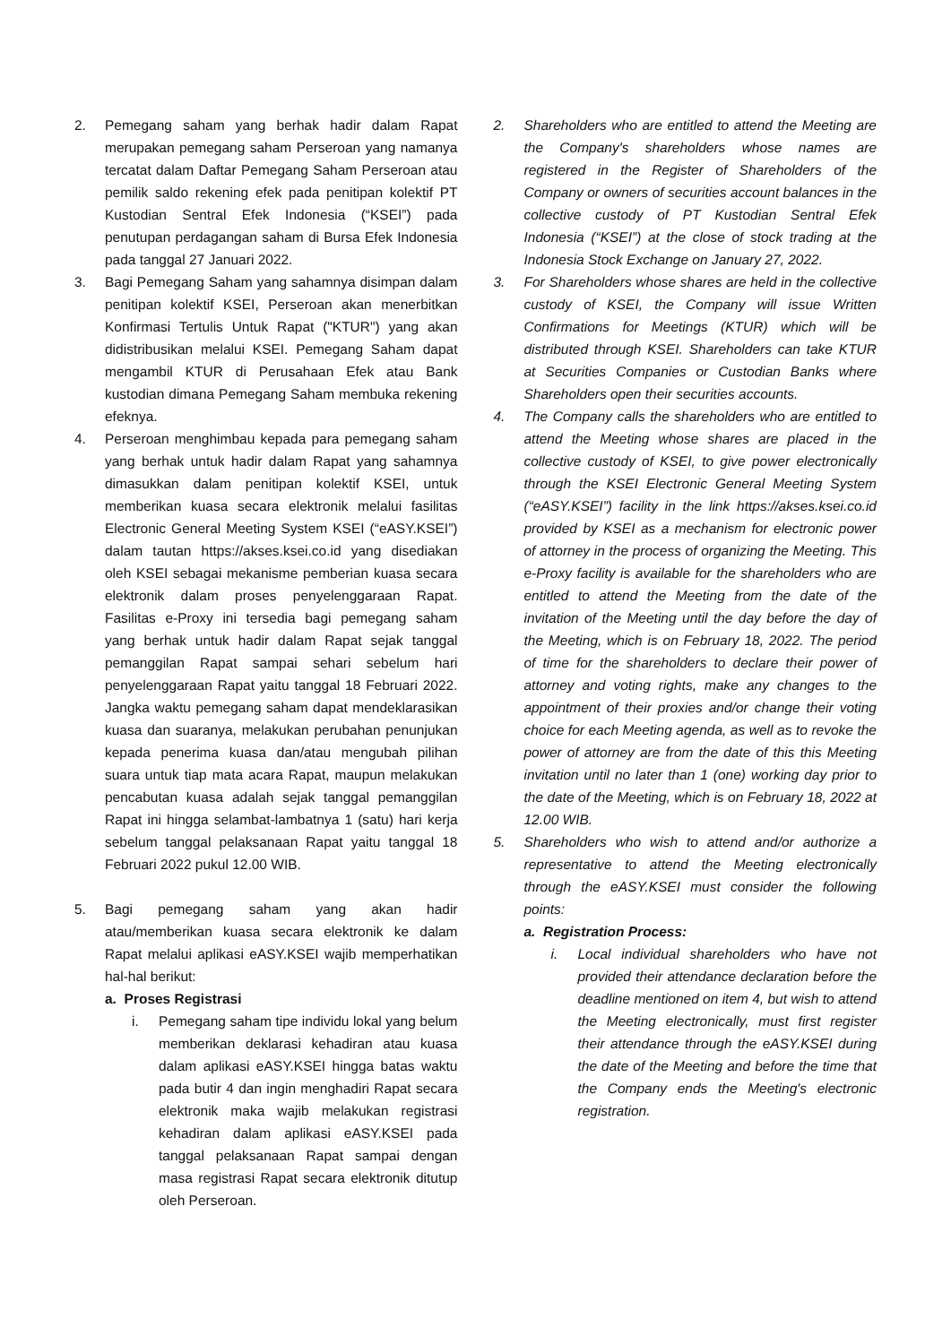2. Pemegang saham yang berhak hadir dalam Rapat merupakan pemegang saham Perseroan yang namanya tercatat dalam Daftar Pemegang Saham Perseroan atau pemilik saldo rekening efek pada penitipan kolektif PT Kustodian Sentral Efek Indonesia (“KSEI”) pada penutupan perdagangan saham di Bursa Efek Indonesia pada tanggal 27 Januari 2022.
3. Bagi Pemegang Saham yang sahamnya disimpan dalam penitipan kolektif KSEI, Perseroan akan menerbitkan Konfirmasi Tertulis Untuk Rapat ("KTUR") yang akan didistribusikan melalui KSEI. Pemegang Saham dapat mengambil KTUR di Perusahaan Efek atau Bank kustodian dimana Pemegang Saham membuka rekening efeknya.
4. Perseroan menghimbau kepada para pemegang saham yang berhak untuk hadir dalam Rapat yang sahamnya dimasukkan dalam penitipan kolektif KSEI, untuk memberikan kuasa secara elektronik melalui fasilitas Electronic General Meeting System KSEI (“eASY.KSEI”) dalam tautan https://akses.ksei.co.id yang disediakan oleh KSEI sebagai mekanisme pemberian kuasa secara elektronik dalam proses penyelenggaraan Rapat. Fasilitas e-Proxy ini tersedia bagi pemegang saham yang berhak untuk hadir dalam Rapat sejak tanggal pemanggilan Rapat sampai sehari sebelum hari penyelenggaraan Rapat yaitu tanggal 18 Februari 2022. Jangka waktu pemegang saham dapat mendeklarasikan kuasa dan suaranya, melakukan perubahan penunjukan kepada penerima kuasa dan/atau mengubah pilihan suara untuk tiap mata acara Rapat, maupun melakukan pencabutan kuasa adalah sejak tanggal pemanggilan Rapat ini hingga selambat-lambatnya 1 (satu) hari kerja sebelum tanggal pelaksanaan Rapat yaitu tanggal 18 Februari 2022 pukul 12.00 WIB.
5. Bagi pemegang saham yang akan hadir atau/memberikan kuasa secara elektronik ke dalam Rapat melalui aplikasi eASY.KSEI wajib memperhatikan hal-hal berikut:
a. Proses Registrasi
i. Pemegang saham tipe individu lokal yang belum memberikan deklarasi kehadiran atau kuasa dalam aplikasi eASY.KSEI hingga batas waktu pada butir 4 dan ingin menghadiri Rapat secara elektronik maka wajib melakukan registrasi kehadiran dalam aplikasi eASY.KSEI pada tanggal pelaksanaan Rapat sampai dengan masa registrasi Rapat secara elektronik ditutup oleh Perseroan.
2. Shareholders who are entitled to attend the Meeting are the Company's shareholders whose names are registered in the Register of Shareholders of the Company or owners of securities account balances in the collective custody of PT Kustodian Sentral Efek Indonesia (“KSEI”) at the close of stock trading at the Indonesia Stock Exchange on January 27, 2022.
3. For Shareholders whose shares are held in the collective custody of KSEI, the Company will issue Written Confirmations for Meetings (KTUR) which will be distributed through KSEI. Shareholders can take KTUR at Securities Companies or Custodian Banks where Shareholders open their securities accounts.
4. The Company calls the shareholders who are entitled to attend the Meeting whose shares are placed in the collective custody of KSEI, to give power electronically through the KSEI Electronic General Meeting System (“eASY.KSEI”) facility in the link https://akses.ksei.co.id provided by KSEI as a mechanism for electronic power of attorney in the process of organizing the Meeting. This e-Proxy facility is available for the shareholders who are entitled to attend the Meeting from the date of the invitation of the Meeting until the day before the day of the Meeting, which is on February 18, 2022. The period of time for the shareholders to declare their power of attorney and voting rights, make any changes to the appointment of their proxies and/or change their voting choice for each Meeting agenda, as well as to revoke the power of attorney are from the date of this this Meeting invitation until no later than 1 (one) working day prior to the date of the Meeting, which is on February 18, 2022 at 12.00 WIB.
5. Shareholders who wish to attend and/or authorize a representative to attend the Meeting electronically through the eASY.KSEI must consider the following points:
a. Registration Process:
i. Local individual shareholders who have not provided their attendance declaration before the deadline mentioned on item 4, but wish to attend the Meeting electronically, must first register their attendance through the eASY.KSEI during the date of the Meeting and before the time that the Company ends the Meeting's electronic registration.